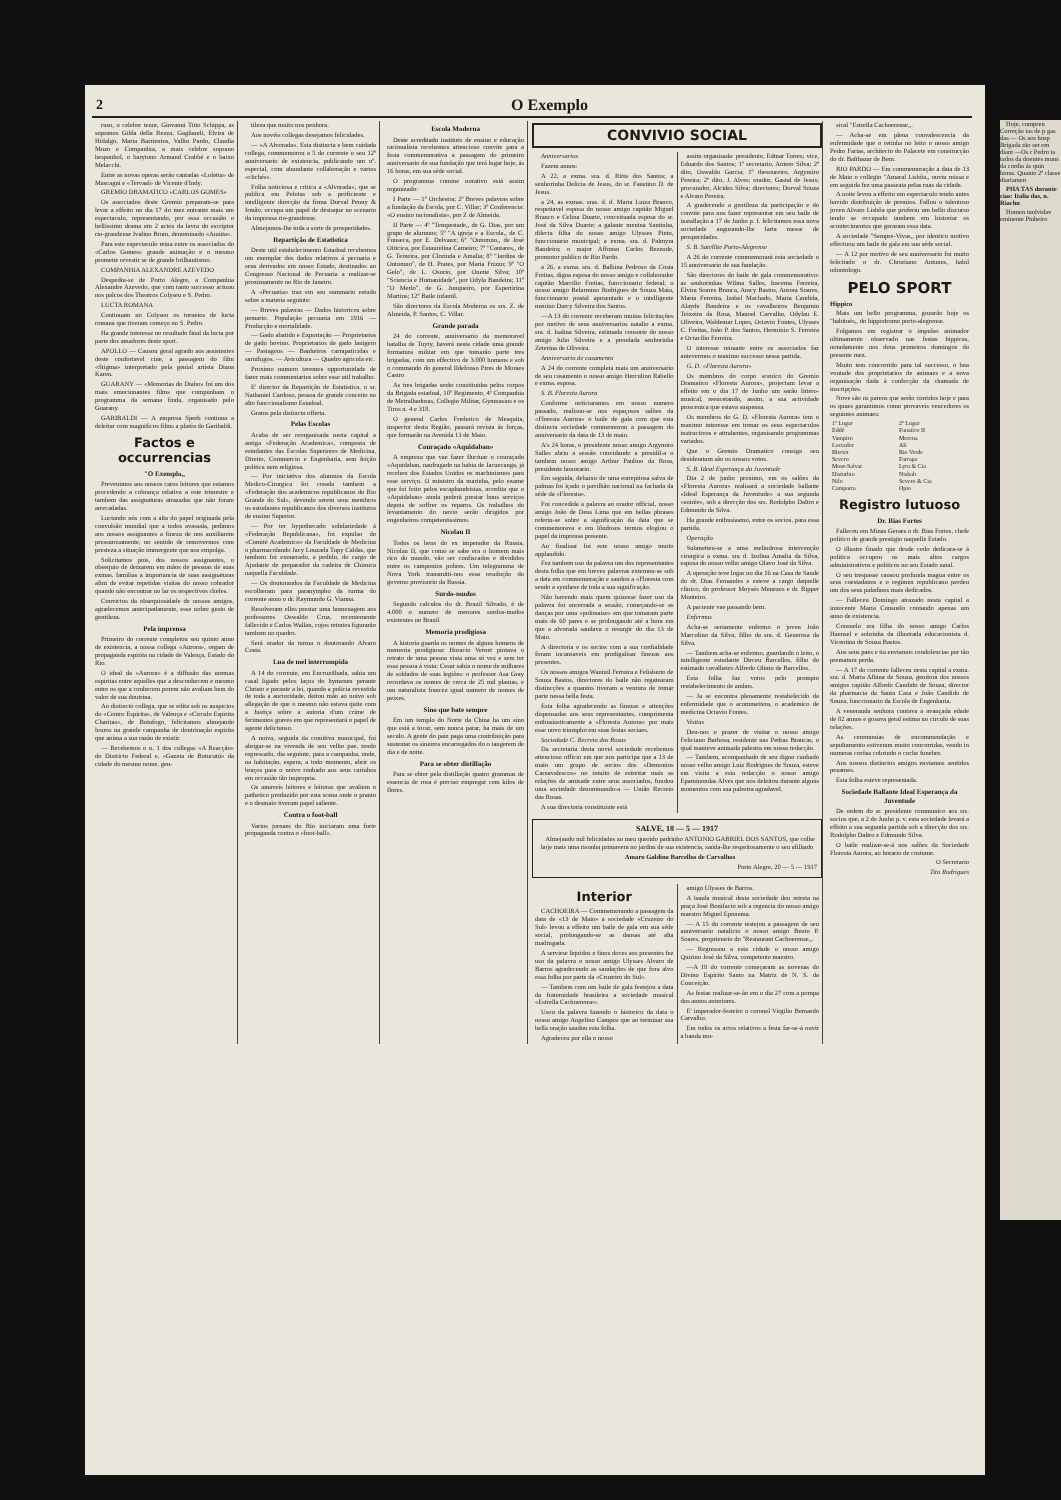2 O Exemplo
ruso, o celebre tenor, Giovanni Titto Schippa, as sopranos Gilda della Rezza, Gagliandi, Elvira de Hidalgo, Maria Barrientos, Vallin Pardo, Claudia Muzo e Companhia, a mais celebre soprano hespanhol, o barytono Armand Crabbé e o baixo Melacchi.
Entre as novas operas serão cantadas «Loletta» de Mascagni e «Tervaal» de Vicente d'Indy.
GREMIO DRAMATICO «CARLOS GOMES»
Os associados deste Gremio preparam-se para levar a effeito no dia 17 do mez entrante mais um espectaculo, representando, por essa occasião o bellissimo drama em 2 actos da lavra do escriptor rio-grandense Ivalino Brum, denominado «Annita».
Para este espectaculo reina entre os associados do «Carlos Gomes» grande animação e o mesmo promette revestir se de grande brilhantismo.
COMPANHIA ALEXANDRE AZEVEDO
Despediu-se de Porto Alegre, a Companhia Alexandre Azevedo, que com tanto successo actuou nos palcos dos Theatros Colyseu e S. Pedro.
LUCTA ROMANA
Continuam no Colyseu os torneios de lucta romana que tiveram começo no S. Pedro.
Ha grande interesse no resultado final da lucta por parte dos amadores deste sport.
APOLLO — Causou geral agrado aos assistentes deste confortavel cine, a passagem do film «Stigma» interpretado pela genial artista Diana Karen.
GUARANY — «Memorias do Diabo» foi um dos mais emocionantes films que compunham o programma da semana finda, organisado pelo Guarany.
GARIBALDI — A empresa Sperb continua a deleitar com magnificos films a platéa do Garibaldi.
Factos e occurrencias
"O Exemplo,,
Prevenimos aos nossos caros leitores que estamos procedendo a cobrança relativa a este trimestre e tambem das assignaturas atrazadas que não foram arrecadadas.
Luctando nós com a alta do papel originada pela convulsão mundial que a todos avassala, pedimos aos nossos assignantes a fineza de nos auxiliarem pressurosamente, no sentido de removermos com presteza a situação immergente que nos empolga.
Solicitamos pois, dos nossos assignantes, o obsequio de deixarem em mãos de pessoas de suas exmas. familias a importancia de suas assignaturas afim de evitar repetidas visitas do nosso cobrador quando não encontrar no lar os respectivos chefes.
Convictos da obsequiosidade de nossos amigos, agradecemos antecipadamente, esse nobre gesto de gentileza.
Pela imprensa
Primeiro do corrente completou seu quinto anno de existencia, a nossa collega «Aurora», orgam de propaganda espirita na cidade de Valença, Estado do Rio.
O ideal da «Aurora» é a diffusão das normas espiritas entre aquelles que a desconhecem e mesmo entre os que a conhecem porem não avaliam bem do valor de sua doutrina.
Ao distincto collega, que se edita sob os auspicios do «Centro Espirita», de Valença e «Circulo Espirita Charitas», de Botafogo, felicitamos almejando louros na grande campanha de doutrinação espirita que anima a sua razão de existir.
— Recebemos o n. 1 dos collegas «A Reacção» do Districto Federal e, «Gazeta de Botucatú» da cidade do mesmo nome, gen-
tileza que muito nos penhora.
Aos novéis collegas desejamos felicidades.
— «A Alvorada». Esta distincta e bem cuidada collega, commemorou a 5 do corrente o seu 12º anniversario de existencia, publicando um nº. especial, com abundante collaboração e varios «clichés».
Folha noticiosa e critica a «Alvorada», que se publica em Pelotas sob a proficiente e intelligente direcção da firma Durval Penny & Irmão, occupa um papel de destaque no scenario da imprensa rio-grandense.
Almejamos-lhe toda a sorte de prosperidades.
Repartição de Estatistica
Deste util estabelecimento Estadoal recebemos um exemplar dos dados relativos á pecuaria e seus derivados em nosso Estado, destinados ao Congresso Nacional de Pecuaria a realizar-se proximamente no Rio de Janeiro.
A «Pecuaria» traz em seu summario estudo sobre a materia seguinte:
— Breves palavras — Dados historicos sobre pemario. População pecuaria em 1916 — Producção e mortalidade.
— Gado abatido e Exportação — Proprietarios de gado bovino. Proprietarios de gado lanigero — Pastagens — Banheiros carrapaticidas e sarnifugos. — Avicultura — Quadro agricola etc.
Proximo numero teremos opportunidade de fazer mais commentarios sobre esse util trabalho.
E' director da Repartição de Estatistica, o sr. Nathaniel Cardoso, pessoa de grande conceito no alto funccionalismo Estadoal.
Gratos pela distincta offerta.
Pelas Escolas
Acaba de ser reorganisada nesta capital a antiga «Federação Academica», composta de estudantes das Escolas Superiores de Medicina, Direito, Commercio e Engenharia, sem feição politica nem religiosa.
— Por iniciativa dos alumnos da Escola Medico-Cirurgica foi creada tambem a «Federação dos academicos republicanos do Rio Grande do Sul», devendo serem seus membros os estudantes republicanos dos diversos institutos de ensino Superior.
— Por ter hypothecado solidariedade á «Federação Republicana», foi expulso do «Comité Academico» da Faculdade de Medicina o pharmacolando Jacy Louzada Tupy Caldas, que tambem foi exonerado, a pedido, do cargo de Ajudante de preparador da cadeira de Chimica naquella Faculdade.
— Os doutorandos da Faculdade de Medicina escolheram para paranympho da turma do corrente anno o dr. Raymundo G. Vianna.
Resolveram elles prestar uma homenagem aos professores Oswaldo Cruz, recentemente fallecido e Carlos Wallau, cujos retratos figurarão tambem no quadro.
Será orador da turma o doutorando Alvaro Costa.
Lua de mel interrompida
A 14 do corrente, em Encruzilhada, sahia um casal ligado pelos laços do hymeneu perante Christo e perante a lei, quando a policia revestida de toda a auctoridade, deitou mão ao noivo sob allegação de que o mesmo não estava quite com a Justiça sobre a autoria d'um crime de ferimentos graves em que representará o papel de agente delictuoso.
A noiva, seguida da comitiva municipal, foi abrigar-se na vivenda de seu velho pae, tendo regressado, dia seguinte, para a campanha, onde, na habitação, espera, a todo momento, abrir os braços para o noivo roubado aos seus carinhos em occasião tão impropria.
Os amaveis leitores e leitoras que avaliem o pathetico produzido por esta scena onde o pranto e o desmaio tiveram papel saliente.
Contra o foot-ball
Varios jornaes do Rio iniciaram uma forte propaganda contra o «foot-ball».
Escola Moderna
Deste acreditado instituto de ensino e educação racionalista recebemos attencioso convite para a festa commemorativa a passagem do primeiro anniversario de sua fundação que terá lugar hoje, ás 16 horas, em sua séde social.
O programma comme norativo está assim organizado:
I Parte — 1º Orchestra; 2º Breves palavras sobre a fundação da Escola, por C. Villar; 3º Conferencia: «O ensino racionalista», por Z de Almeida.
II Parte — 4º "Tempestade,, de G. Dias, por um grupo de alumnos; 5º "A igreja e a Escola,, de C. Fonseca, por E. Delvaux; 6º "Outomno,, de José Oiticica, por Estaurelina Carneiro; 7º "Cantares,, de G. Teixeira, por Clorinda e Amalia; 8º "Jardins de Ontomno", de H. Prates, por Maria Frizzo; 9º "O Gelo", de L. Osorio, por Onette Silva; 10º "Sciencia e Humanidade", por Odyla Bandeira; 11º "O Merlo", de G. Junqueiro, por Espertirina Martins; 12º Baile infantil.
São directores da Escola Moderna os srs. Z. de Almeida, P. Santos, C. Villar.
Grande parada
24 do corrente, anniversario da memoravel batalha de Tuyty, haverá nesta cidade uma grande formatura militar em que tomarão parte tres brigadas, com um effectivo de 3.000 homens e sob o commando do general Ildefonso Pires de Moraes Castro
As tres brigadas serão constituidas pelos corpos da Brigada estadoal, 10º Regimento, 4ª Companhia de Metralhadoras, Collegio Militar, Gymnasios e os Tiros n. 4 e 318.
O general Carlos Frederico de Mesquita, inspector desta Região, passará revista ás forças, que formarão na Avenida 13 de Maio.
Couraçado «Aquidaban»
A empreza que vae fazer fluctuar o couraçado «Aquidaban, naufragado na bahia de Jacuecanga, já recebeu dos Estados Unidos os machinismos para esse serviço. O ministro da marinha, pelo exame que foi feito pelos escaphandristas, acredita que o «Aquidaban» ainda poderá prestar bons serviços depois de soffrer os reparos. Os trabalhos do levantamento do navio serão dirigidos por engenheiros competentissimos.
Nicolau II
Todos os bens do ex imperador da Russia, Nicolau II, que como se sabe era o homem mais rico do mundo, vão ser confiscados e divididos entre os camponios pobres. Um telegramma de Nova York transmitti-nos essa resolução do governo provisorio da Russia.
Surdo-mudos
Segundo calculos do dr. Brazil Silvado, é de 4.000 o numero de menores surdos-mudos existentes no Brazil.
Memoria prodigiosa
A historia guarda os nomes de alguns homens de memoria prodigiosa: Horacio Vernet pintava o retrato de uma pessoa vista uma só vez e sem ter essa pessoa á vista: Cesar sabia o nome de milhares de soldados de suas legiões: o professor Asa Gray recordava os nomes de cerca de 25 mil plantas, e um naturalista francez igual numero de nomes de peixes.
Sino que bate sempre
Em um templo do Norte da China ha um sino que está a tocar, sem nunca parar, ha mais de um seculo. A gente do paiz paga uma contribuição para sustentar os sineiros encarregados do o tangerem de dia e de noite.
Para se obter distillação
Para se obter pela distillação quatro grammas de essencia de rosa é preciso empregar cem kilos de flores.
CONVIVIO SOCIAL
Anniversarios
Fazem annos:
A 22, a exma. sra. d. Ritta dos Santos; a senhorinha Delicia de Jesus, do sr. Faustino D. de Jesus.
a 24, as exmas. sras. d. d. Maria Luiza Branco, respeitavel esposa do nosso amigo capitão Miguel Branco e Celina Duarte, conceituada esposa do sr. José da Silva Duarte; a galante menina Santinha, dilecta filha do nosso amigo Ulysses Pinto, funccionario municipal; a exma. sra. d. Palmyra Bandeira; o major Affonso Carlos Rezende, promotor publico de Rio Pardo.
a 26, a exma. sra. d. Balbina Pedroso da Costa Freitas, digna esposa do nosso amigo e collaborador capitão Marcilio Freitas, funccionario federal; o nosso amigo Belarmino Rodrigues de Souza Maia, funccionario postal aposentado e o intelligente menino Darcy Silveira dos Santos.
—A 13 do corrente receberam muitas felicitações por motivo de seus anniversarios natalio a exma. sra. d. Isalina Silveira, estimada consorte do nosso amigo Julio Silveira e a prendada senhorinha Zeterina de Oliveira.
Anniversario de casamento
A 24 do corrente completa mais um anniversario de seu casamento o nosso amigo Herculino Rabello e exma. esposa.
S. B. Floresta Aurora
Conforme noticiaramos em nosso numero passado, realisou-se nos espaçosos salões da «Floresta Aurora» o baile de gala com que esta distincta sociedade commemorou a passagem do anniversario da data de 13 de maio.
A's 24 horas, o presidente nosso amigo Argymiro Salles abriu a sessão convidando a presidil-a o tambem nosso amigo Arthur Paulino da Rosa, presidente honorario.
Em seguida, debaixo de uma estrepitosa salva de palmas foi içado o pavilhão nacional na fachada da séde da «Floresta».
Foi concedida a palavra ao orador official, nosso amigo João de Deus Lima que em bellas phrases referiu-se sobre a significação da data que se commemorava e em lôndosos termos elogiou o papel da imprensa presente.
Ao finalisar foi este nosso amigo muito applaudido.
Fez tambem uso da palavra um dos representantes desta folha que em breves palavras externou-se sob a data em commemoração e saudou a «Floresta com sendo a synthese de toda a sua significação.
Não havendo mais quem quizesse fazer uso da palavra foi encerrada a sessão, começando-se as danças por uma «polonaise» em que tomaram parte mais de 60 pares e se prolongando até a hora em que a alvorada saudava o resurgir do dia 13 de Maio.
A directoria e os socios com a sua cordialidade foram incansaveis em prodigalisar finezas aos presentes.
Os nossos amigos Wantuil Ferreira e Felisberto de Souza Bastos, directores do baile não regatearam distincções a quantos tiveram a ventura de tomar parte nessa bella festa.
Esta folha agradecendo as finezas e attenções dispensadas aos seus representantes, cumprimenta enthusiasticamente a «Floresta Aurora» por mais esse novo triumpho em suas festas sociaes.
Sociedade C. Recreio dos Rosas
Da secretaria desta novel sociedade recebemos attencioso officio em que nos participa que a 13 de maio um grupo de socios dos «Demonios Carnavalescos» no intuito de estreitar mais as relações de amisade entre seus associados, fundou uma sociedade denominando-a — União Recreio das Rosas.
A sua directoria constituinte está
assim organisada: presidente, Edmar Torres; vice, Eduardo dos Santos; 1º secretario, Antero Silva; 2º dito, Oswaldo Garcia; 1º thesoureiro, Argymiro Pereira; 2º dito, J. Alves; orador, Gastal de Jesus; procurador, Alcides Silva; directores; Dorval Souza e Alvaro Pereira.
A gradecendo a gentileza da participação e do convite para nos fazer representar em seu baile de installação a 17 de Junho p. f. felicitamos essa nova sociedade augurando-lhe farta messe de prosperidades.
S. B. Satellite Porto-Alegrense
A 26 do corrente commemorará esta sociedade o 15 anniversario de sua fundação.
São directores do baile de gala commemorativo: as senhorinhas Wilma Salles, Iracema Ferreira, Elvira Soares Branca, Aracy Bastos, Aurora Soares, Maria Ferreira, Izabel Machado, Maria Candida, Alayde Bandeira e os cavalheiros Benjamin Teixeira da Rosa, Manoel Carvalho, Odylau E. Oliveira, Waldemar Lopes, Octavio Fontes, Ulysses C. Freitas, João P. dos Santos, Herminio S. Ferreira e Octacilio Ferreira.
O interesse reinante entre os associados faz antevermos o maximo successo nessa partida.
G. D. «Floresta Aurora»
Os membros do corpo scenico do Gremio Dramatico «Floresta Aurora», projectam levar a effeito em o dia 17 de Junho um sarão littero-musical, reencetando, assim, a sua actividade proscenica que estava suspensa.
Os membros do G. D. «Floresta Aurora» tem o maximo interesse em tornar os seus espectaculos instructivos e attrahentes, organisando programmas variados.
Que o Gremio Dramatico consiga seu desideratum são os nossos votos.
S. B. Ideal Esperança da Juventude
Dia 2 de junho proximo, em os salões da «Floresta Aurora» realisará a sociedade ballante «Ideal Esperança da Juventude» a sua segunda «soirée», sob a direcção dos srs. Rodolpho Daltro e Edmundo da Silva.
Ha grande enthusiasmo, entre os socios, para essa partida.
Operação
Submetteu-se a uma melindrosa intervenção cirurgica a exma. sra d. Izolina Amalia da Silva, esposa do nosso velho amigo Olavo José da Silva.
A operação teve logar no dia 16 na Casa de Saude do dr. Dias Fernandes e esteve a cargo daquelle clinico, do professor Moysés Menezes e dr. Ripper Monteiro.
A paciente vae passando bem.
Enfermos
Acha-se seriamente enfermo o joven João Marcolino da Silva, filho da sra. d. Generosa da Silva.
— Tambem acha-se enfermo, guardando o leito, o intelligente estudante Dirceu Barcellos, filho do estimado cavalheiro Alfredo Olinto de Barcellos.
Esta folha faz votos pelo prompto restabelecimento de ambos.
— Ja se encontra plenamente restabelecido da enfermidade que o acommettera, o academico de medicina Octavio Fontes.
Visitas
Deu-nos o prazer de visitar o nosso amigo Feliciano Barbosa, residente nas Pedras Brancas, o qual manteve animada palestra em nossa redacção.
— Tambem, acompanhado de seu digno cunhado nosso velho amigo Luiz Rodrigues de Souza, esteve em visita a esta redacção o nosso amigo Epaminondas Alves que nos deleitou durante alguns momentos com sua palestra agradavel.
SALVE, 18 — 5 — 1917
Almejando mil felicidades ao meu querido padrinho ANTONIO GABRIEL DOS SANTOS, que colhe hoje mais uma risonha primavera no jardim de sua existencia, saúda-lhe respeitosamente o seu afilhado
Amaro Galdino Barcellos de Carvalhos
Porto Alegre, 20 — 5 — 1917
Interior
CACHOEIRA — Commemorando a passagem da data de «13 de Maio» a sociedade «Cruzeiro do Sul» levou a effeito um baile de gala em sua séde social, prolongando-se as dansas até alta madrugada.
A servirse liquidos e finos doces aos presentes fez uso da palavra o nosso amigo Ulysses Alvaro de Barros agradecendo as saudações de que fora alvo essa folha por parte da «Cruzeiro do Sul».
— Tambem com um baile de gala festejou a data da fraternidade brasileira a sociedade musical «Estrella Cachoerense».
Usou da palavra fazendo o historico da data o nosso amigo Angelino Campos que ao terminar sua bella oração saudou esta folha.
Agradeceu por ella o nosso
amigo Ulysses de Barros.
A banda musical desta sociedade deu retreta na praça José Bonifacio sob a regencia do nosso amigo maestro Miguel Eponema.
— A 15 do corrente testejou a passagem de seu anniversario natalicio o nosso amigo Bento P. Soares, proprietario do "Restaurant Cachoerense,,.
— Regressou a esta cidade o nosso amigo Quirino José da Silva, competente maestro.
—A 18 do corrente começaram as novenas do Divino Espirito Santo na Matriz de N. S. da Conceição.
As festas realizar-se-ão em o dia 27 com a pompa dos annos anteriores.
E' imperador-festeiro o coronel Virgilio Bernardo Carvalho.
Em todos os actos relativos a festa far-se-á ouvir a banda mu-
sical "Estrella Cachoerense,,.
— Acha-se em plena convalescencia da enfermidade que o retinha no leito o nosso amigo Pedro Farias, architecto do Palacete em construcção do dr. Balthazar de Bem.
RIO PARDO — Em commemoração a data de 13 de Maio o collegio "Amaral Lisbôa,, ouviu missa e em seguida fez uma passeata pelas ruas da cidade.
A noite levou a effeito um espectaculo tendo antes havido distribuição de premios. Fallou o talentoso joven Alvaro Lisbôa que proferiu um bello discurso tendo se occupado tambem em historiar os acontecimentos que geraram essa data.
A sociedade "Sempre-Vivas,, por identico motivo effectuou um baile de gala em sua séde social.
— A 12 por motivo de seu anniversario foi muito felicitado o dr. Christiano Antunes, habil odontologo.
PELO SPORT
Hippico
Mais um bello programma, gozarão hoje os "habitués,, do hippodromo porto-alegrense.
Folgamos em registrar o impulso animador ultimamente observado nas festas hippicas, notadamente nos dous primeiros domingos do presente mez.
Muito tem concorrido para tal successo, o boa vontade dos proprietarios de animaes e a nova organisação dada á confecção da chamada de inscripções.
Nove são os pareos que serão corridos hoje e para os quaes garantimos como provaveis vencedores os seguintes animaes:
| 1º Lugar | 2º Lugar |
| --- | --- |
| Eddé | Fanatico II |
| Vampiro | Morena |
| Luctador | Ali |
| Bleriot | Rio Verde |
| Severo | Farrapo |
| Mont-Salvat | Lyra & Cia |
| Disturbio | Nishah |
| Nilo | Severo & Cia |
| Camparra | Opio |
Registro lutuoso
Dr. Bias Fortes
Falleceu em Minas Geraes o dr. Bias Fortes, chefe politico de grande prestigio naquelle Estado.
O illustre finado que desde cedo dedicara-se á politica occupou os mais altos cargos administrativos e politicos no seu Estado natal.
O seu trespasse causou profunda magua entre os seus coestadanos e o regimen republicano perdeu um dos seus paladinos mais dedicados.
— Falleceu Domingo atrazado nesta capital a innocente Maria Consuelo contando apenas um anno de existencia.
Consuelo era filha do nosso amigo Carlos Haensel e sobrinha da illustrada educacionista d. Vicentina de Souza Bastos.
Aos seus paes e tia enviamos condolencias por tão prematura perda.
— A 17 do corrente falleceu nesta capital a exma. sra. d. Maria Albina de Souza, genitora dos nossos amigos capitão Alfredo Candido de Souza, director da pharmacia da Santa Casa e João Candido de Souza, funccionario da Escola de Engenharia.
A veneranda senhora contava a avançada edade de 82 annos e gosava geral estima no circulo de suas relações.
As ceremonias de encommendação e sepultamento estiveram muito concorridas, vendo in numeras corôas cobrindo o coche funebre.
Aos nossos distinctos amigos enviamos sentidos pezames.
Esta folha esteve representada.
Sociedade Ballante Ideal Esperança da Juventude
De ordem do sr. presidente communico aos srs. socios que, a 2 de Junho p. v. esta sociedade levará a effeito a sua segunda partida sob a direcção dos srs. Rodolpho Daltro e Edmundo Silva.
O baile realizar-se-á nos salões da Sociedade Floresta Aurora, ao horario de costume.
O Secretario
Tito Rodrigues
Hoje, cumpren Correção tas de p gas das — Os aos hosp Brigada rão ser em diant —Os r Pedro ta tados da doentes muns da cordia ás quin horas. Quanto 2ª classe diariamen
PHA TAS durante cias: Italia das, n. Riachu
Homen inolvidav eminente Pinheiro